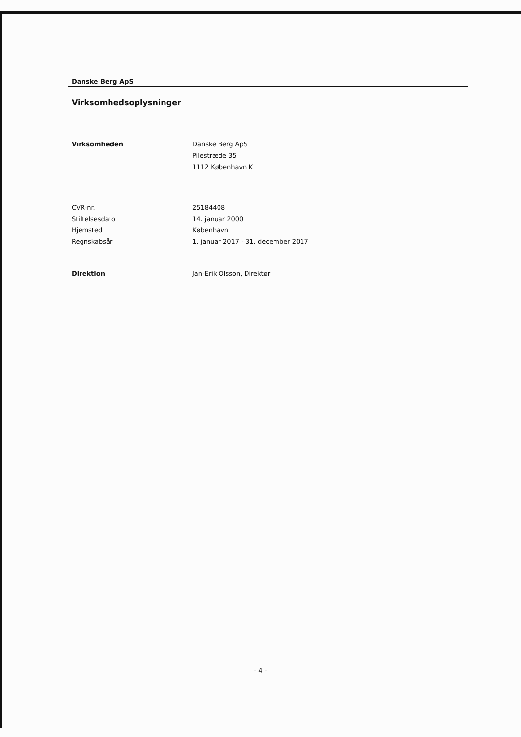Danske Berg ApS
Virksomhedsoplysninger
Virksomheden Danske Berg ApS
Pilestræde 35
1112 København K
CVR-nr. 25184408
Stiftelsesdato 14. januar 2000
Hjemsted København
Regnskabsår 1. januar 2017 - 31. december 2017
Direktion Jan-Erik Olsson, Direktør
- 4 -